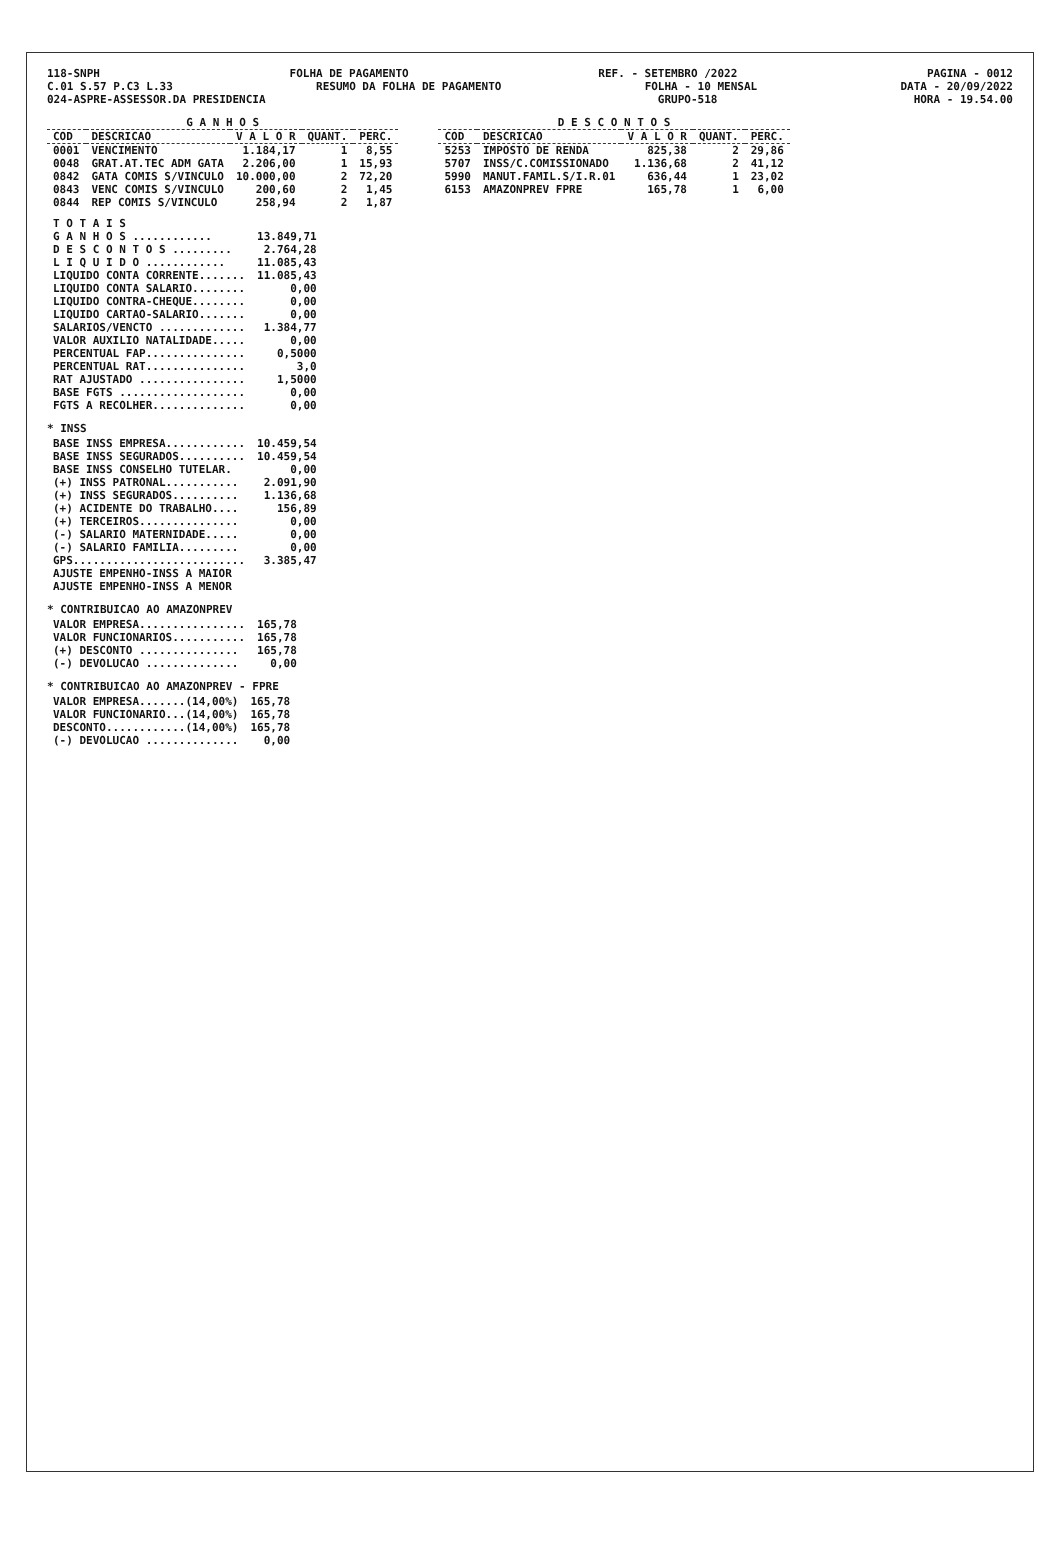118-SNPH FOLHA DE PAGAMENTO REF. - SETEMBRO /2022 PAGINA - 0012
C.01 S.57 P.C3 L.33 RESUMO DA FOLHA DE PAGAMENTO FOLHA - 10 MENSAL DATA - 20/09/2022
024-ASPRE-ASSESSOR.DA PRESIDENCIA GRUPO-518 HORA - 19.54.00
| G A N H O S | | | | |
| --- | --- | --- | --- | --- |
| COD | DESCRICAO | V A L O R | QUANT. | PERC. |
| 0001 | VENCIMENTO | 1.184,17 | 1 | 8,55 |
| 0048 | GRAT.AT.TEC ADM GATA | 2.206,00 | 1 | 15,93 |
| 0842 | GATA COMIS S/VINCULO | 10.000,00 | 2 | 72,20 |
| 0843 | VENC COMIS S/VINCULO | 200,60 | 2 | 1,45 |
| 0844 | REP COMIS S/VINCULO | 258,94 | 2 | 1,87 |
| T O T A I S | |
| G A N H O S ............ | 13.849,71 |
| D E S C O N T O S ......... | 2.764,28 |
| L I Q U I D O ............ | 11.085,43 |
| LIQUIDO CONTA CORRENTE....... | 11.085,43 |
| LIQUIDO CONTA SALARIO........ | 0,00 |
| LIQUIDO CONTRA-CHEQUE........ | 0,00 |
| LIQUIDO CARTAO-SALARIO....... | 0,00 |
| SALARIOS/VENCTO ............. | 1.384,77 |
| VALOR AUXILIO NATALIDADE..... | 0,00 |
| PERCENTUAL FAP............... | 0,5000 |
| PERCENTUAL RAT............... | 3,0 |
| RAT AJUSTADO ................ | 1,5000 |
| BASE FGTS ................... | 0,00 |
| FGTS A RECOLHER.............. | 0,00 |
* INSS
| BASE INSS EMPRESA............ | 10.459,54 |
| BASE INSS SEGURADOS.......... | 10.459,54 |
| BASE INSS CONSELHO TUTELAR. | 0,00 |
| (+) INSS PATRONAL........... | 2.091,90 |
| (+) INSS SEGURADOS.......... | 1.136,68 |
| (+) ACIDENTE DO TRABALHO.... | 156,89 |
| (+) TERCEIROS............... | 0,00 |
| (-) SALARIO MATERNIDADE..... | 0,00 |
| (-) SALARIO FAMILIA......... | 0,00 |
| GPS.......................... | 3.385,47 |
| AJUSTE EMPENHO-INSS A MAIOR | |
| AJUSTE EMPENHO-INSS A MENOR | |
* CONTRIBUICAO AO AMAZONPREV
| VALOR EMPRESA................ | 165,78 |
| VALOR FUNCIONARIOS........... | 165,78 |
| (+) DESCONTO ............... | 165,78 |
| (-) DEVOLUCAO .............. | 0,00 |
* CONTRIBUICAO AO AMAZONPREV - FPRE
| VALOR EMPRESA.......(14,00%) | 165,78 |
| VALOR FUNCIONARIO...(14,00%) | 165,78 |
| DESCONTO............(14,00%) | 165,78 |
| (-) DEVOLUCAO .............. | 0,00 |
| D E S C O N T O S | | | | |
| --- | --- | --- | --- | --- |
| COD | DESCRICAO | V A L O R | QUANT. | PERC. |
| 5253 | IMPOSTO DE RENDA | 825,38 | 2 | 29,86 |
| 5707 | INSS/C.COMISSIONADO | 1.136,68 | 2 | 41,12 |
| 5990 | MANUT.FAMIL.S/I.R.01 | 636,44 | 1 | 23,02 |
| 6153 | AMAZONPREV FPRE | 165,78 | 1 | 6,00 |